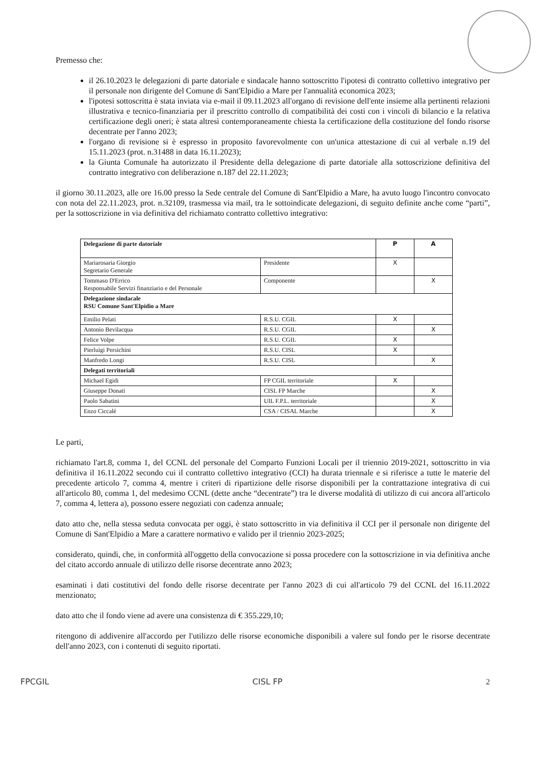Premesso che:
il 26.10.2023 le delegazioni di parte datoriale e sindacale hanno sottoscritto l'ipotesi di contratto collettivo integrativo per il personale non dirigente del Comune di Sant'Elpidio a Mare per l'annualità economica 2023;
l'ipotesi sottoscritta è stata inviata via e-mail il 09.11.2023 all'organo di revisione dell'ente insieme alla pertinenti relazioni illustrativa e tecnico-finanziaria per il prescritto controllo di compatibilità dei costi con i vincoli di bilancio e la relativa certificazione degli oneri; è stata altresì contemporaneamente chiesta la certificazione della costituzione del fondo risorse decentrate per l'anno 2023;
l'organo di revisione si è espresso in proposito favorevolmente con un'unica attestazione di cui al verbale n.19 del 15.11.2023 (prot. n.31488 in data 16.11.2023);
la Giunta Comunale ha autorizzato il Presidente della delegazione di parte datoriale alla sottoscrizione definitiva del contratto integrativo con deliberazione n.187 del 22.11.2023;
il giorno 30.11.2023, alle ore 16.00 presso la Sede centrale del Comune di Sant'Elpidio a Mare, ha avuto luogo l'incontro convocato con nota del 22.11.2023, prot. n.32109, trasmessa via mail, tra le sottoindicate delegazioni, di seguito definite anche come “parti”, per la sottoscrizione in via definitiva del richiamato contratto collettivo integrativo:
| Delegazione di parte datoriale | | P | A |
| --- | --- | --- | --- |
| Mariarosaria Giorgio Segretario Generale | Presidente | X | |
| Tommaso D'Errico Responsabile Servizi finanziario e del Personale | Componente | | X |
| Delegazione sindacale RSU Comune Sant'Elpidio a Mare | | | |
| Emilio Pelati | R.S.U. CGIL | X | |
| Antonio Bevilacqua | R.S.U. CGIL | | X |
| Felice Volpe | R.S.U. CGIL | X | |
| Pierluigi Persichini | R.S.U. CISL | X | |
| Manfredo Longi | R.S.U. CISL | | X |
| Delegati territoriali | | | |
| Michael Egidi | FP CGIL territoriale | X | |
| Giuseppe Donati | CISL FP Marche | | X |
| Paolo Sabatini | UIL F.P.L. territoriale | | X |
| Enzo Ciccalé | CSA / CISAL Marche | | X |
Le parti,
richiamato l'art.8, comma 1, del CCNL del personale del Comparto Funzioni Locali per il triennio 2019-2021, sottoscritto in via definitiva il 16.11.2022 secondo cui il contratto collettivo integrativo (CCI) ha durata triennale e si riferisce a tutte le materie del precedente articolo 7, comma 4, mentre i criteri di ripartizione delle risorse disponibili per la contrattazione integrativa di cui all'articolo 80, comma 1, del medesimo CCNL (dette anche “decentrate”) tra le diverse modalità di utilizzo di cui ancora all'articolo 7, comma 4, lettera a), possono essere negoziati con cadenza annuale;
dato atto che, nella stessa seduta convocata per oggi, è stato sottoscritto in via definitiva il CCI per il personale non dirigente del Comune di Sant'Elpidio a Mare a carattere normativo e valido per il triennio 2023-2025;
considerato, quindi, che, in conformità all'oggetto della convocazione si possa procedere con la sottoscrizione in via definitiva anche del citato accordo annuale di utilizzo delle risorse decentrate anno 2023;
esaminati i dati costitutivi del fondo delle risorse decentrate per l'anno 2023 di cui all'articolo 79 del CCNL del 16.11.2022 menzionato;
dato atto che il fondo viene ad avere una consistenza di € 355.229,10;
ritengono di addivenire all'accordo per l'utilizzo delle risorse economiche disponibili a valere sul fondo per le risorse decentrate dell'anno 2023, con i contenuti di seguito riportati.
FPCGIL CISL FP 2